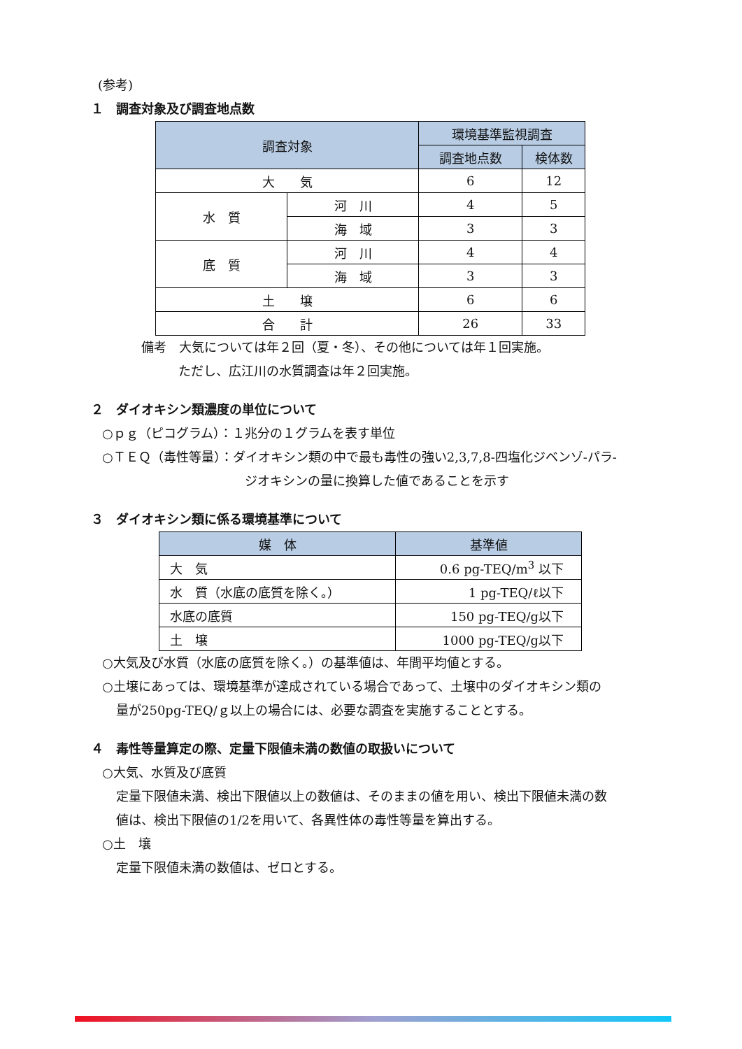(参考)
１　調査対象及び調査地点数
| 調査対象 | | 環境基準監視調査 | |
| --- | --- | --- | --- |
| | | 調査地点数 | 検体数 |
| 大 気 | | 6 | 12 |
| 水 質 | 河 川 | 4 | 5 |
| | 海 域 | 3 | 3 |
| 底 質 | 河 川 | 4 | 4 |
| | 海 域 | 3 | 3 |
| 土 壌 | | 6 | 6 |
| 合 計 | | 26 | 33 |
備考　大気については年２回（夏・冬）、その他については年１回実施。
ただし、広江川の水質調査は年２回実施。
２　ダイオキシン類濃度の単位について
○ｐｇ（ピコグラム）：１兆分の１グラムを表す単位
○ＴＥＱ（毒性等量）：ダイオキシン類の中で最も毒性の強い2,3,7,8-四塩化ジベンゾ-パラ-
ジオキシンの量に換算した値であることを示す
３　ダイオキシン類に係る環境基準について
| 媒 体 | 基準値 |
| --- | --- |
| 大 気 | 0.6 pg-TEQ/m<sup>3</sup> 以下 |
| 水 質（水底の底質を除く。） | 1 pg-TEQ/ℓ以下 |
| 水底の底質 | 150 pg-TEQ/g以下 |
| 土 壌 | 1000 pg-TEQ/g以下 |
○大気及び水質（水底の底質を除く。）の基準値は、年間平均値とする。
○土壌にあっては、環境基準が達成されている場合であって、土壌中のダイオキシン類の
量が250pg-TEQ/ｇ以上の場合には、必要な調査を実施することとする。
４　毒性等量算定の際、定量下限値未満の数値の取扱いについて
○大気、水質及び底質
定量下限値未満、検出下限値以上の数値は、そのままの値を用い、検出下限値未満の数
値は、検出下限値の1/2を用いて、各異性体の毒性等量を算出する。
○土　壌
定量下限値未満の数値は、ゼロとする。